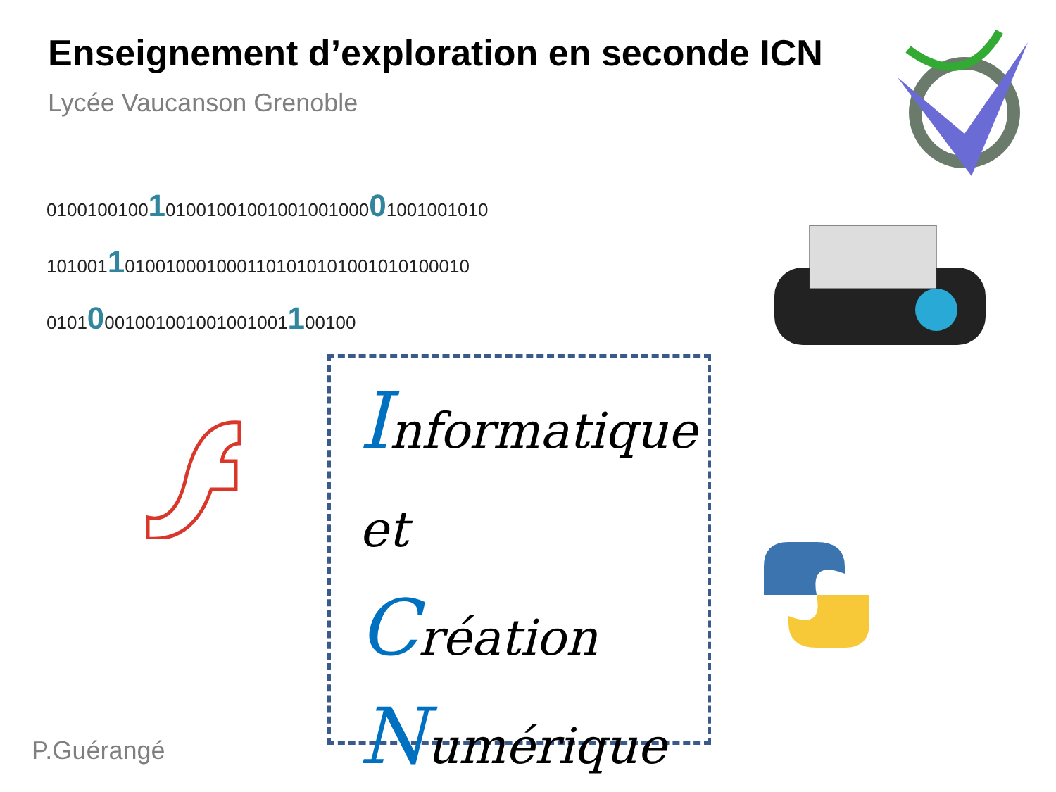Enseignement d’exploration en seconde ICN
Lycée Vaucanson Grenoble
010010010010100100100100100100001001001010
10100110100100010001101010101001010100010
01010001001001001001001100100
Informatique
et
Création
Numérique
P.Guérangé